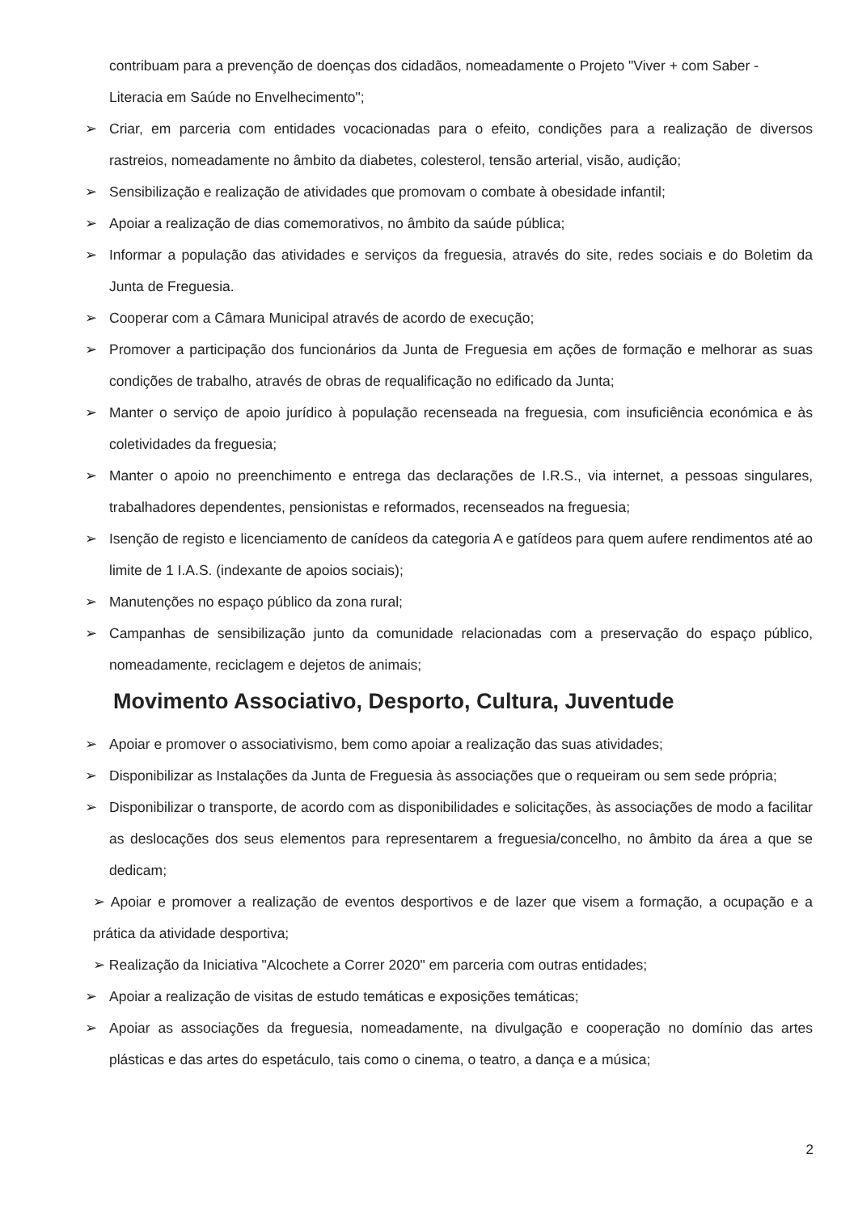contribuam para a prevenção de doenças dos cidadãos, nomeadamente o Projeto "Viver + com Saber - Literacia em Saúde no Envelhecimento";
➢ Criar, em parceria com entidades vocacionadas para o efeito, condições para a realização de diversos rastreios, nomeadamente no âmbito da diabetes, colesterol, tensão arterial, visão, audição;
➢ Sensibilização e realização de atividades que promovam o combate à obesidade infantil;
➢ Apoiar a realização de dias comemorativos, no âmbito da saúde pública;
➢ Informar a população das atividades e serviços da freguesia, através do site, redes sociais e do Boletim da Junta de Freguesia.
➢ Cooperar com a Câmara Municipal através de acordo de execução;
➢ Promover a participação dos funcionários da Junta de Freguesia em ações de formação e melhorar as suas condições de trabalho, através de obras de requalificação no edificado da Junta;
➢ Manter o serviço de apoio jurídico à população recenseada na freguesia, com insuficiência económica e às coletividades da freguesia;
➢ Manter o apoio no preenchimento e entrega das declarações de I.R.S., via internet, a pessoas singulares, trabalhadores dependentes, pensionistas e reformados, recenseados na freguesia;
➢ Isenção de registo e licenciamento de canídeos da categoria A e gatídeos para quem aufere rendimentos até ao limite de 1 I.A.S. (indexante de apoios sociais);
➢ Manutenções no espaço público da zona rural;
➢ Campanhas de sensibilização junto da comunidade relacionadas com a preservação do espaço público, nomeadamente, reciclagem e dejetos de animais;
Movimento Associativo, Desporto, Cultura, Juventude
➢ Apoiar e promover o associativismo, bem como apoiar a realização das suas atividades;
➢ Disponibilizar as Instalações da Junta de Freguesia às associações que o requeiram ou sem sede própria;
➢ Disponibilizar o transporte, de acordo com as disponibilidades e solicitações, às associações de modo a facilitar as deslocações dos seus elementos para representarem a freguesia/concelho, no âmbito da área a que se dedicam;
➢ Apoiar e promover a realização de eventos desportivos e de lazer que visem a formação, a ocupação e a prática da atividade desportiva;
➢ Realização da Iniciativa "Alcochete a Correr 2020" em parceria com outras entidades;
➢ Apoiar a realização de visitas de estudo temáticas e exposições temáticas;
➢ Apoiar as associações da freguesia, nomeadamente, na divulgação e cooperação no domínio das artes plásticas e das artes do espetáculo, tais como o cinema, o teatro, a dança e a música;
2